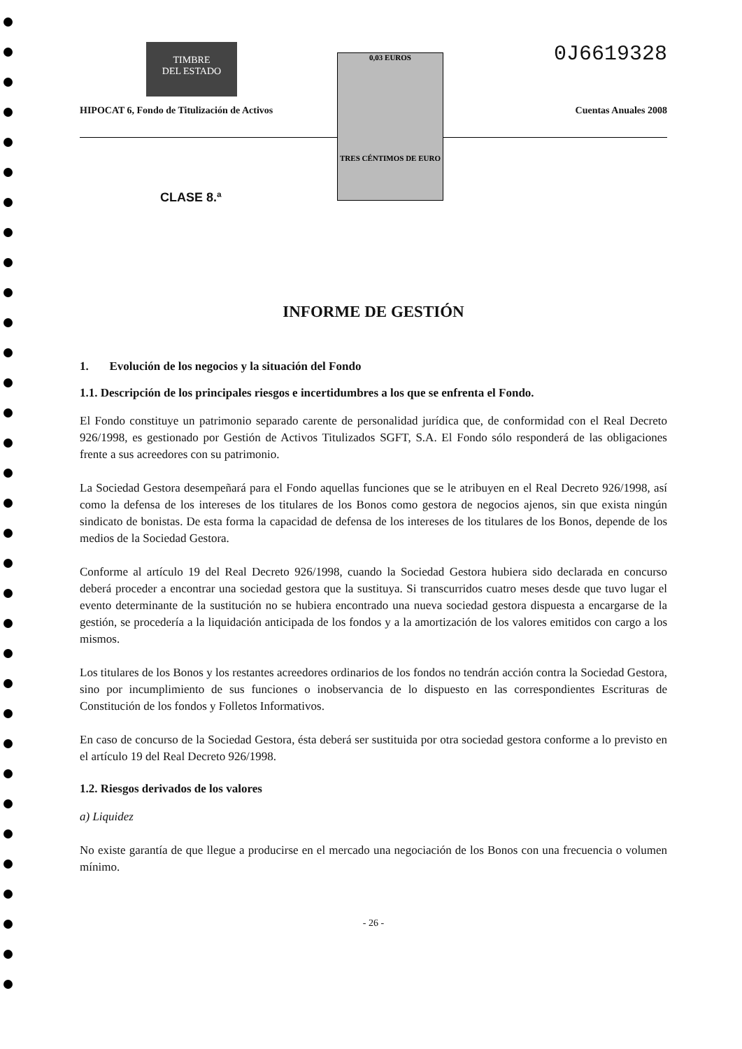TIMBRE
DEL ESTADO
0J6619328
0,03 EUROS
TRES CÉNTIMOS DE EURO
HIPOCAT 6, Fondo de Titulización de Activos Cuentas Anuales 2008
CLASE 8.ª
INFORME DE GESTIÓN
1. Evolución de los negocios y la situación del Fondo
1.1. Descripción de los principales riesgos e incertidumbres a los que se enfrenta el Fondo.
El Fondo constituye un patrimonio separado carente de personalidad jurídica que, de conformidad con el Real Decreto 926/1998, es gestionado por Gestión de Activos Titulizados SGFT, S.A. El Fondo sólo responderá de las obligaciones frente a sus acreedores con su patrimonio.
La Sociedad Gestora desempeñará para el Fondo aquellas funciones que se le atribuyen en el Real Decreto 926/1998, así como la defensa de los intereses de los titulares de los Bonos como gestora de negocios ajenos, sin que exista ningún sindicato de bonistas. De esta forma la capacidad de defensa de los intereses de los titulares de los Bonos, depende de los medios de la Sociedad Gestora.
Conforme al artículo 19 del Real Decreto 926/1998, cuando la Sociedad Gestora hubiera sido declarada en concurso deberá proceder a encontrar una sociedad gestora que la sustituya. Si transcurridos cuatro meses desde que tuvo lugar el evento determinante de la sustitución no se hubiera encontrado una nueva sociedad gestora dispuesta a encargarse de la gestión, se procedería a la liquidación anticipada de los fondos y a la amortización de los valores emitidos con cargo a los mismos.
Los titulares de los Bonos y los restantes acreedores ordinarios de los fondos no tendrán acción contra la Sociedad Gestora, sino por incumplimiento de sus funciones o inobservancia de lo dispuesto en las correspondientes Escrituras de Constitución de los fondos y Folletos Informativos.
En caso de concurso de la Sociedad Gestora, ésta deberá ser sustituida por otra sociedad gestora conforme a lo previsto en el artículo 19 del Real Decreto 926/1998.
1.2. Riesgos derivados de los valores
a) Liquidez
No existe garantía de que llegue a producirse en el mercado una negociación de los Bonos con una frecuencia o volumen mínimo.
- 26 -